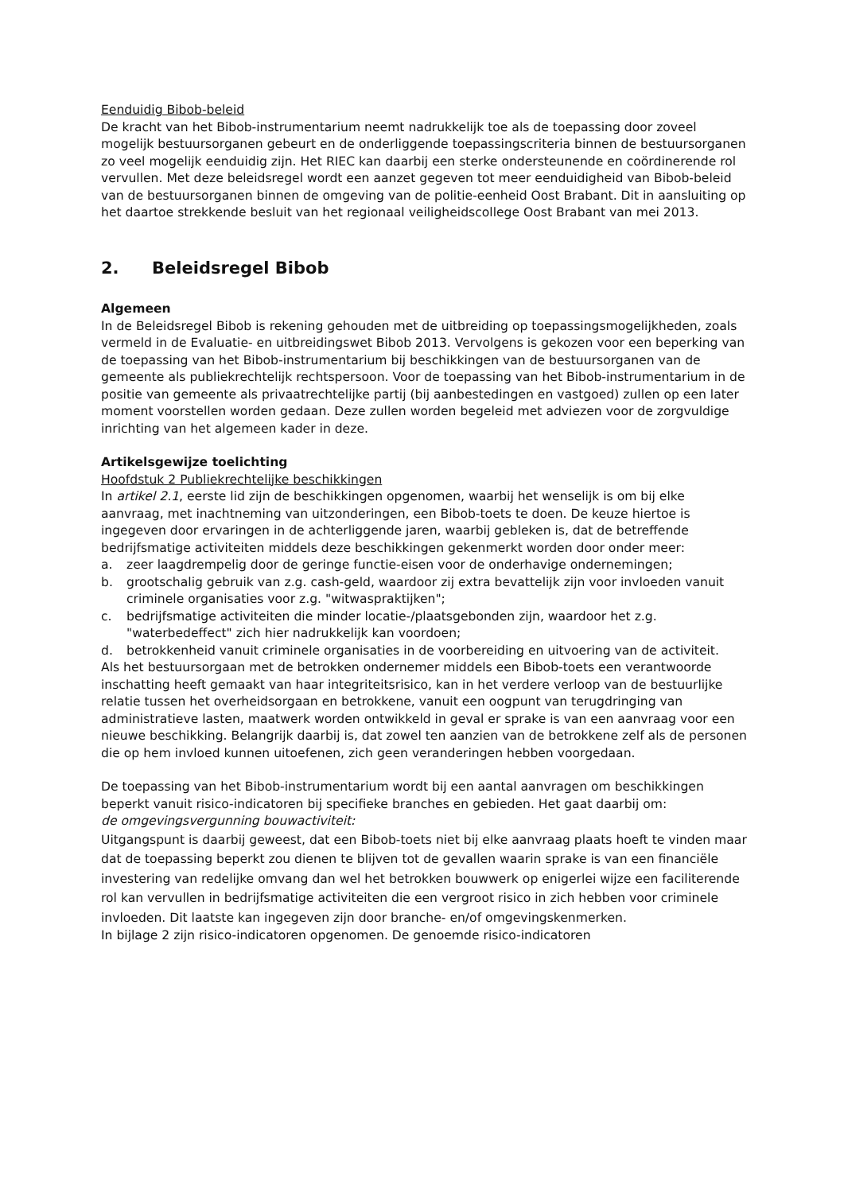Eenduidig Bibob-beleid
De kracht van het Bibob-instrumentarium neemt nadrukkelijk toe als de toepassing door zoveel mogelijk bestuursorganen gebeurt en de onderliggende toepassingscriteria binnen de bestuursorganen zo veel mogelijk eenduidig zijn. Het RIEC kan daarbij een sterke ondersteunende en coördinerende rol vervullen. Met deze beleidsregel wordt een aanzet gegeven tot meer eenduidigheid van Bibob-beleid van de bestuursorganen binnen de omgeving van de politie-eenheid Oost Brabant. Dit in aansluiting op het daartoe strekkende besluit van het regionaal veiligheidscollege Oost Brabant van mei 2013.
2. Beleidsregel Bibob
Algemeen
In de Beleidsregel Bibob is rekening gehouden met de uitbreiding op toepassingsmogelijkheden, zoals vermeld in de Evaluatie- en uitbreidingswet Bibob 2013. Vervolgens is gekozen voor een beperking van de toepassing van het Bibob-instrumentarium bij beschikkingen van de bestuursorganen van de gemeente als publiekrechtelijk rechtspersoon. Voor de toepassing van het Bibob-instrumentarium in de positie van gemeente als privaatrechtelijke partij (bij aanbestedingen en vastgoed) zullen op een later moment voorstellen worden gedaan. Deze zullen worden begeleid met adviezen voor de zorgvuldige inrichting van het algemeen kader in deze.
Artikelsgewijze toelichting
Hoofdstuk 2 Publiekrechtelijke beschikkingen
In artikel 2.1, eerste lid zijn de beschikkingen opgenomen, waarbij het wenselijk is om bij elke aanvraag, met inachtneming van uitzonderingen, een Bibob-toets te doen. De keuze hiertoe is ingegeven door ervaringen in de achterliggende jaren, waarbij gebleken is, dat de betreffende bedrijfsmatige activiteiten middels deze beschikkingen gekenmerkt worden door onder meer:
a. zeer laagdrempelig door de geringe functie-eisen voor de onderhavige ondernemingen;
b. grootschalig gebruik van z.g. cash-geld, waardoor zij extra bevattelijk zijn voor invloeden vanuit criminele organisaties voor z.g. "witwaspraktijken";
c. bedrijfsmatige activiteiten die minder locatie-/plaatsgebonden zijn, waardoor het z.g. "waterbedeffect" zich hier nadrukkelijk kan voordoen;
d. betrokkenheid vanuit criminele organisaties in de voorbereiding en uitvoering van de activiteit.
Als het bestuursorgaan met de betrokken ondernemer middels een Bibob-toets een verantwoorde inschatting heeft gemaakt van haar integriteitsrisico, kan in het verdere verloop van de bestuurlijke relatie tussen het overheidsorgaan en betrokkene, vanuit een oogpunt van terugdringing van administratieve lasten, maatwerk worden ontwikkeld in geval er sprake is van een aanvraag voor een nieuwe beschikking. Belangrijk daarbij is, dat zowel ten aanzien van de betrokkene zelf als de personen die op hem invloed kunnen uitoefenen, zich geen veranderingen hebben voorgedaan.
De toepassing van het Bibob-instrumentarium wordt bij een aantal aanvragen om beschikkingen beperkt vanuit risico-indicatoren bij specifieke branches en gebieden. Het gaat daarbij om:
de omgevingsvergunning bouwactiviteit:
Uitgangspunt is daarbij geweest, dat een Bibob-toets niet bij elke aanvraag plaats hoeft te vinden maar dat de toepassing beperkt zou dienen te blijven tot de gevallen waarin sprake is van een financiële investering van redelijke omvang dan wel het betrokken bouwwerk op enigerlei wijze een faciliterende rol kan vervullen in bedrijfsmatige activiteiten die een vergroot risico in zich hebben voor criminele invloeden. Dit laatste kan ingegeven zijn door branche- en/of omgevingskenmerken.
In bijlage 2 zijn risico-indicatoren opgenomen. De genoemde risico-indicatoren